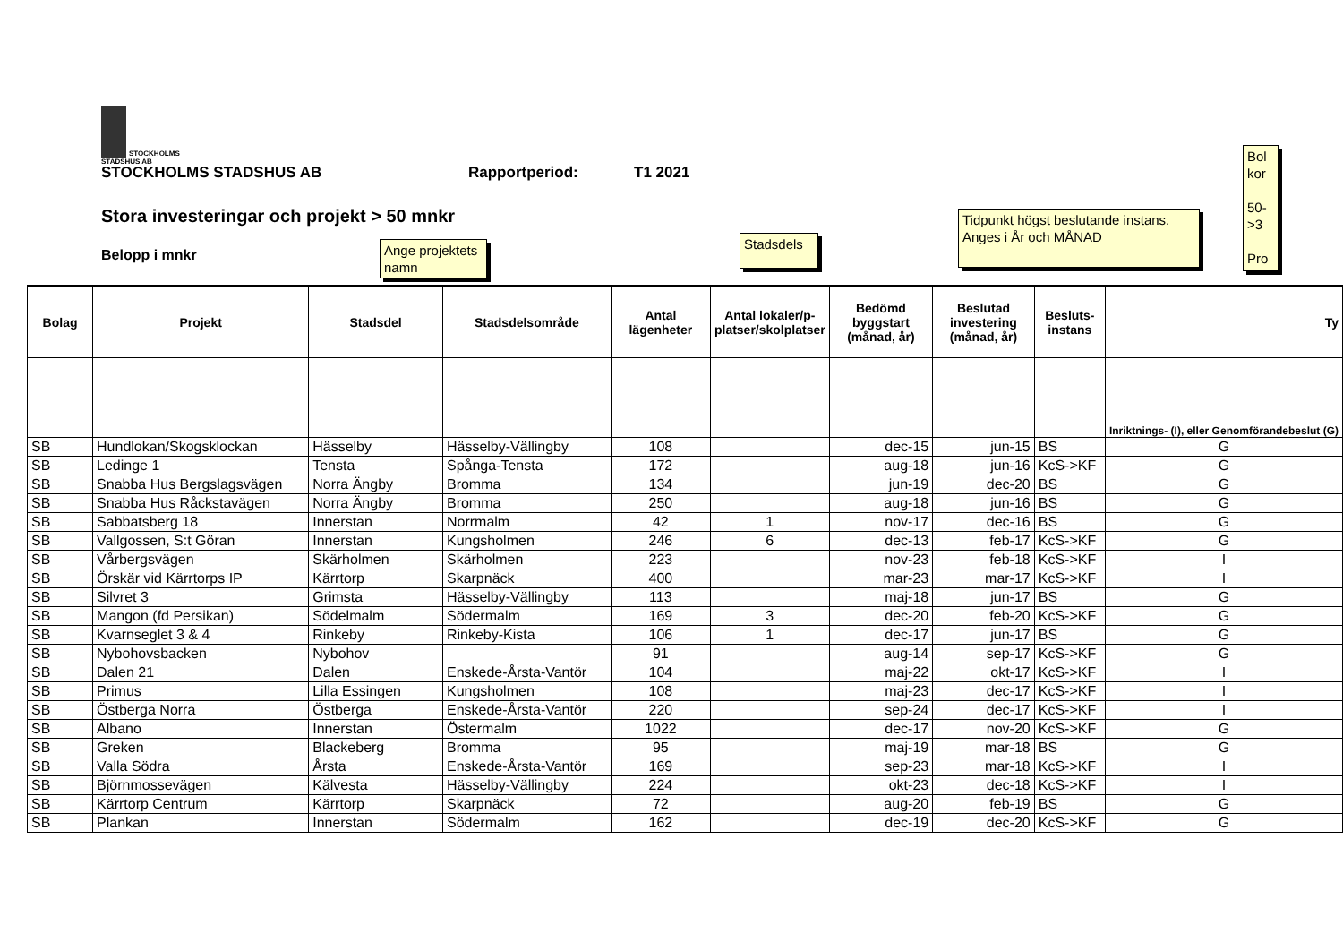STOCKHOLMS
STADSHUS AB
STOCKHOLMS STADSHUS AB Rapportperiod: T1 2021
Stora investeringar och projekt > 50 mnkr
Belopp i mnkr
Ange projektets namn
Stadsdels
Tidpunkt högst beslutande instans. Anges i År och MÅNAD
Bol kor
50-
>3
Pro
| Bolag | Projekt | Stadsdel | Stadsdelsområde | Antal lägenheter | Antal lokaler/p-platser/skolplatser | Bedömd byggstart (månad, år) | Beslutad investering (månad, år) | Besluts-instans | Ty |
| --- | --- | --- | --- | --- | --- | --- | --- | --- | --- |
| | | | | | | | | | Inriktnings- (I), eller Genomförandebeslut (G) |
| SB | Hundlokan/Skogsklockan | Hässelby | Hässelby-Vällingby | 108 | | dec-15 | jun-15 | BS | G |
| SB | Ledinge 1 | Tensta | Spånga-Tensta | 172 | | aug-18 | jun-16 | KcS->KF | G |
| SB | Snabba Hus Bergslagsvägen | Norra Ängby | Bromma | 134 | | jun-19 | dec-20 | BS | G |
| SB | Snabba Hus Råckstavägen | Norra Ängby | Bromma | 250 | | aug-18 | jun-16 | BS | G |
| SB | Sabbatsberg 18 | Innerstan | Norrmalm | 42 | 1 | nov-17 | dec-16 | BS | G |
| SB | Vallgossen, S:t Göran | Innerstan | Kungsholmen | 246 | 6 | dec-13 | feb-17 | KcS->KF | G |
| SB | Vårbergsvägen | Skärholmen | Skärholmen | 223 | | nov-23 | feb-18 | KcS->KF | I |
| SB | Örskär vid Kärrtorps IP | Kärrtorp | Skarpnäck | 400 | | mar-23 | mar-17 | KcS->KF | I |
| SB | Silvret 3 | Grimsta | Hässelby-Vällingby | 113 | | maj-18 | jun-17 | BS | G |
| SB | Mangon (fd Persikan) | Södelmalm | Södermalm | 169 | 3 | dec-20 | feb-20 | KcS->KF | G |
| SB | Kvarnseglet 3 & 4 | Rinkeby | Rinkeby-Kista | 106 | 1 | dec-17 | jun-17 | BS | G |
| SB | Nybohovsbacken | Nybohov | | 91 | | aug-14 | sep-17 | KcS->KF | G |
| SB | Dalen 21 | Dalen | Enskede-Årsta-Vantör | 104 | | maj-22 | okt-17 | KcS->KF | I |
| SB | Primus | Lilla Essingen | Kungsholmen | 108 | | maj-23 | dec-17 | KcS->KF | I |
| SB | Östberga Norra | Östberga | Enskede-Årsta-Vantör | 220 | | sep-24 | dec-17 | KcS->KF | I |
| SB | Albano | Innerstan | Östermalm | 1022 | | dec-17 | nov-20 | KcS->KF | G |
| SB | Greken | Blackeberg | Bromma | 95 | | maj-19 | mar-18 | BS | G |
| SB | Valla Södra | Årsta | Enskede-Årsta-Vantör | 169 | | sep-23 | mar-18 | KcS->KF | I |
| SB | Björnmossevägen | Kälvesta | Hässelby-Vällingby | 224 | | okt-23 | dec-18 | KcS->KF | I |
| SB | Kärrtorp Centrum | Kärrtorp | Skarpnäck | 72 | | aug-20 | feb-19 | BS | G |
| SB | Plankan | Innerstan | Södermalm | 162 | | dec-19 | dec-20 | KcS->KF | G |